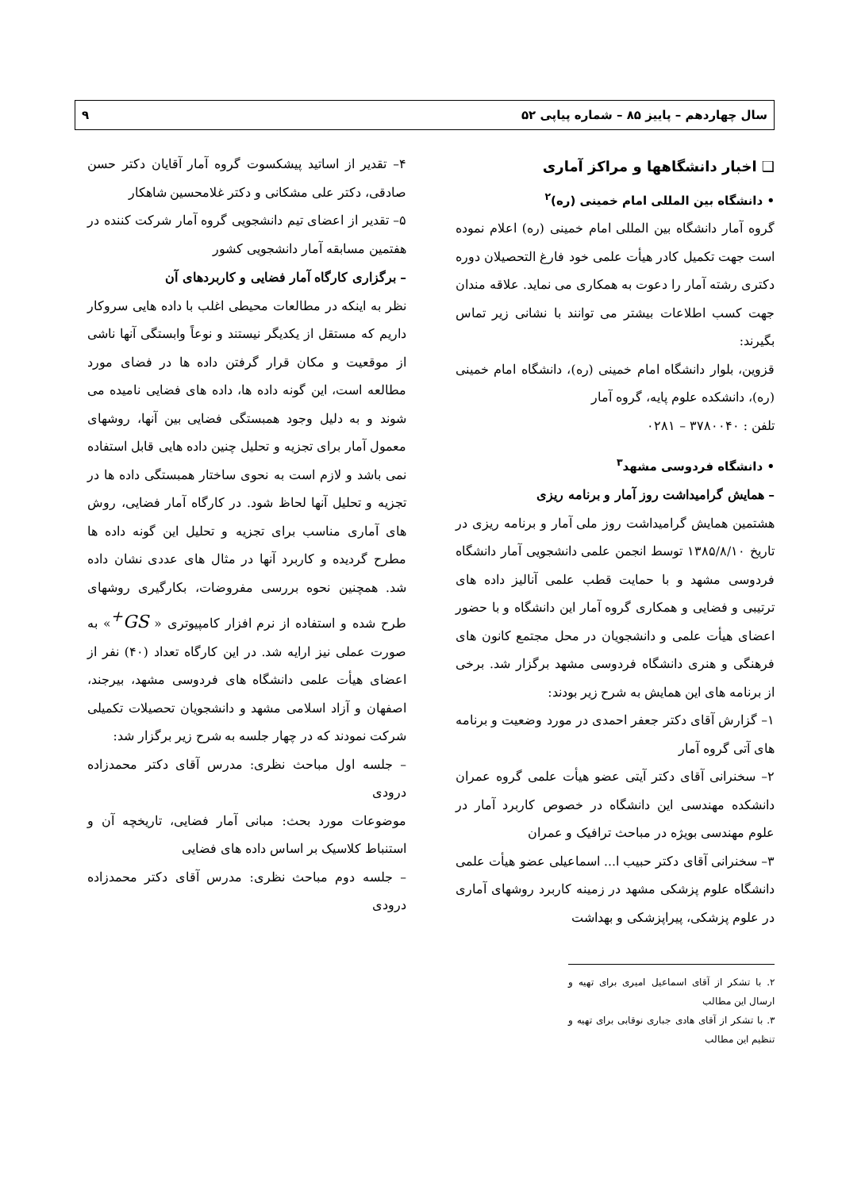سال چهاردهم – پاییز ۸۵ – شماره پیاپی ۵۲ ۹
❑ اخبار دانشگاهها و مراکز آماری
• دانشگاه بین المللی امام خمینی (ره)<sup>۲</sup>
گروه آمار دانشگاه بین المللی امام خمینی (ره) اعلام نموده است جهت تکمیل کادر هیأت علمی خود فارغ التحصیلان دوره دکتری رشته آمار را دعوت به همکاری می نماید. علاقه مندان جهت کسب اطلاعات بیشتر می توانند با نشانی زیر تماس بگیرند:
قزوین، بلوار دانشگاه امام خمینی (ره)، دانشگاه امام خمینی (ره)، دانشکده علوم پایه، گروه آمار
تلفن : ۳۷۸۰۰۴۰ – ۰۲۸۱
• دانشگاه فردوسی مشهد<sup>۳</sup>
– همایش گرامیداشت روز آمار و برنامه ریزی
هشتمین همایش گرامیداشت روز ملی آمار و برنامه ریزی در تاریخ ۱۳۸۵/۸/۱۰ توسط انجمن علمی دانشجویی آمار دانشگاه فردوسی مشهد و با حمایت قطب علمی آنالیز داده های ترتیبی و فضایی و همکاری گروه آمار این دانشگاه و با حضور اعضای هیأت علمی و دانشجویان در محل مجتمع کانون های فرهنگی و هنری دانشگاه فردوسی مشهد برگزار شد. برخی از برنامه های این همایش به شرح زیر بودند:
۱– گزارش آقای دکتر جعفر احمدی در مورد وضعیت و برنامه های آتی گروه آمار
۲– سخنرانی آقای دکتر آیتی عضو هیأت علمی گروه عمران دانشکده مهندسی این دانشگاه در خصوص کاربرد آمار در علوم مهندسی بویژه در مباحث ترافیک و عمران
۳– سخنرانی آقای دکتر حبیب ا... اسماعیلی عضو هیأت علمی دانشگاه علوم پزشکی مشهد در زمینه کاربرد روشهای آماری در علوم پزشکی، پیراپزشکی و بهداشت
۲. با تشکر از آقای اسماعیل امیری برای تهیه و ارسال این مطالب
۳. با تشکر از آقای هادی جباری نوقابی برای تهیه و تنظیم این مطالب
۴– تقدیر از اساتید پیشکسوت گروه آمار آقایان دکتر حسن صادقی، دکتر علی مشکانی و دکتر غلامحسین شاهکار
۵– تقدیر از اعضای تیم دانشجویی گروه آمار شرکت کننده در هفتمین مسابقه آمار دانشجویی کشور
– برگزاری کارگاه آمار فضایی و کاربردهای آن
نظر به اینکه در مطالعات محیطی اغلب با داده هایی سروکار داریم که مستقل از یکدیگر نیستند و نوعاً وابستگی آنها ناشی از موقعیت و مکان قرار گرفتن داده ها در فضای مورد مطالعه است، این گونه داده ها، داده های فضایی نامیده می شوند و به دلیل وجود همبستگی فضایی بین آنها، روشهای معمول آمار برای تجزیه و تحلیل چنین داده هایی قابل استفاده نمی باشد و لازم است به نحوی ساختار همبستگی داده ها در تجزیه و تحلیل آنها لحاظ شود. در کارگاه آمار فضایی، روش های آماری مناسب برای تجزیه و تحلیل این گونه داده ها مطرح گردیده و کاربرد آنها در مثال های عددی نشان داده شد. همچنین نحوه بررسی مفروضات، بکارگیری روشهای طرح شده و استفاده از نرم افزار کامپیوتری « GS<sup>+</sup>» به صورت عملی نیز ارایه شد. در این کارگاه تعداد (۴۰) نفر از اعضای هیأت علمی دانشگاه های فردوسی مشهد، بیرجند، اصفهان و آزاد اسلامی مشهد و دانشجویان تحصیلات تکمیلی شرکت نمودند که در چهار جلسه به شرح زیر برگزار شد:
– جلسه اول مباحث نظری: مدرس آقای دکتر محمدزاده درودی
موضوعات مورد بحث: مبانی آمار فضایی، تاریخچه آن و استنباط کلاسیک بر اساس داده های فضایی
– جلسه دوم مباحث نظری: مدرس آقای دکتر محمدزاده درودی